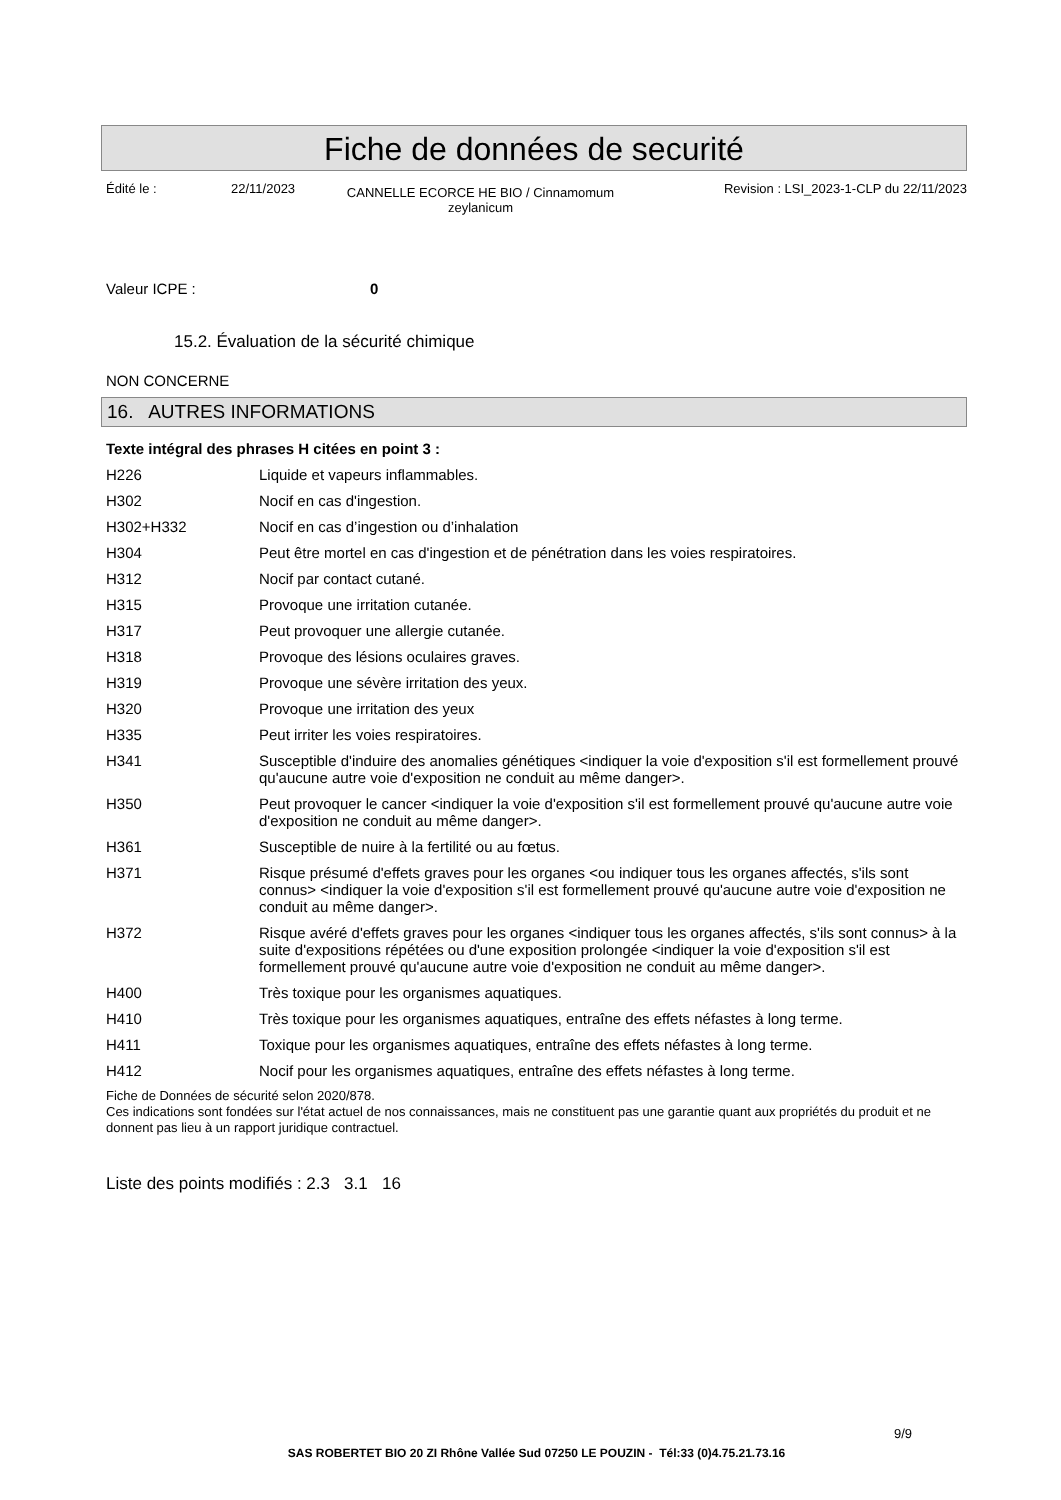Fiche de données de securité
Édité le : 22/11/2023
CANNELLE ECORCE HE BIO / Cinnamomum zeylanicum
Revision : LSI_2023-1-CLP du 22/11/2023
Valeur ICPE : 0
15.2. Évaluation de la sécurité chimique
NON CONCERNE
16. AUTRES INFORMATIONS
Texte intégral des phrases H citées en point 3 :
| H226 | Liquide et vapeurs inflammables. |
| H302 | Nocif en cas d'ingestion. |
| H302+H332 | Nocif en cas d’ingestion ou d’inhalation |
| H304 | Peut être mortel en cas d'ingestion et de pénétration dans les voies respiratoires. |
| H312 | Nocif par contact cutané. |
| H315 | Provoque une irritation cutanée. |
| H317 | Peut provoquer une allergie cutanée. |
| H318 | Provoque des lésions oculaires graves. |
| H319 | Provoque une sévère irritation des yeux. |
| H320 | Provoque une irritation des yeux |
| H335 | Peut irriter les voies respiratoires. |
| H341 | Susceptible d'induire des anomalies génétiques <indiquer la voie d'exposition s'il est formellement prouvé qu'aucune autre voie d'exposition ne conduit au même danger>. |
| H350 | Peut provoquer le cancer <indiquer la voie d'exposition s'il est formellement prouvé qu'aucune autre voie d'exposition ne conduit au même danger>. |
| H361 | Susceptible de nuire à la fertilité ou au fœtus. |
| H371 | Risque présumé d'effets graves pour les organes <ou indiquer tous les organes affectés, s'ils sont connus> <indiquer la voie d'exposition s'il est formellement prouvé qu'aucune autre voie d'exposition ne conduit au même danger>. |
| H372 | Risque avéré d'effets graves pour les organes <indiquer tous les organes affectés, s'ils sont connus> à la suite d'expositions répétées ou d'une exposition prolongée <indiquer la voie d'exposition s'il est formellement prouvé qu'aucune autre voie d'exposition ne conduit au même danger>. |
| H400 | Très toxique pour les organismes aquatiques. |
| H410 | Très toxique pour les organismes aquatiques, entraîne des effets néfastes à long terme. |
| H411 | Toxique pour les organismes aquatiques, entraîne des effets néfastes à long terme. |
| H412 | Nocif pour les organismes aquatiques, entraîne des effets néfastes à long terme. |
Fiche de Données de sécurité selon 2020/878.
Ces indications sont fondées sur l'état actuel de nos connaissances, mais ne constituent pas une garantie quant aux propriétés du produit et ne donnent pas lieu à un rapport juridique contractuel.
Liste des points modifiés : 2.3 3.1 16
9/9
SAS ROBERTET BIO 20 ZI Rhône Vallée Sud 07250 LE POUZIN - Tél:33 (0)4.75.21.73.16